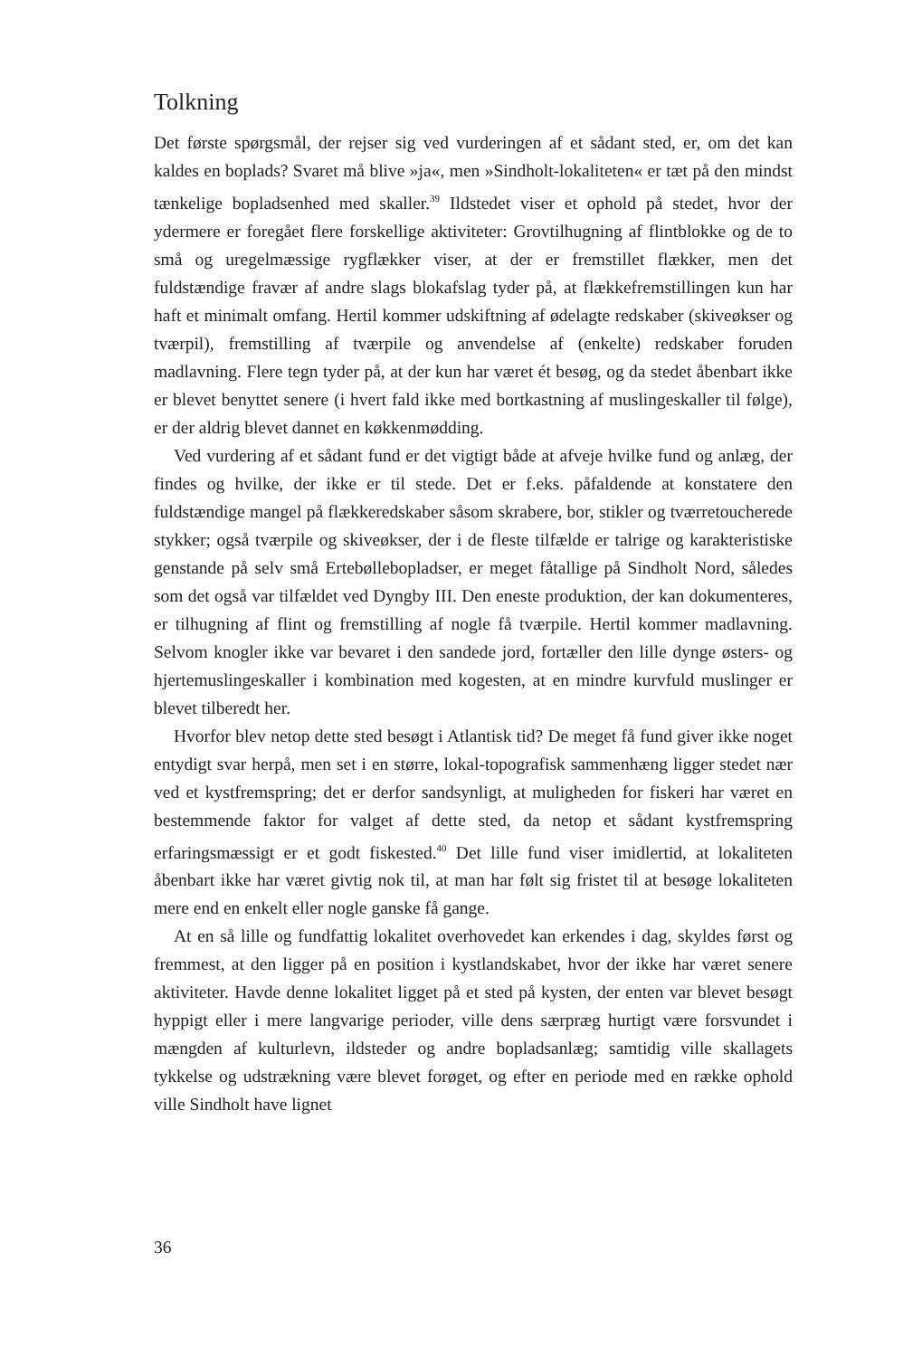Tolkning
Det første spørgsmål, der rejser sig ved vurderingen af et sådant sted, er, om det kan kaldes en boplads? Svaret må blive »ja«, men »Sindholt-lokaliteten« er tæt på den mindst tænkelige bopladsenhed med skaller.<sup>39</sup> Ildstedet viser et ophold på stedet, hvor der ydermere er foregået flere forskellige aktiviteter: Grovtilhugning af flintblokke og de to små og uregelmæssige rygflækker viser, at der er fremstillet flækker, men det fuldstændige fravær af andre slags blokafslag tyder på, at flækkefremstillingen kun har haft et minimalt omfang. Hertil kommer udskiftning af ødelagte redskaber (skiveøkser og tværpil), fremstilling af tværpile og anvendelse af (enkelte) redskaber foruden madlavning. Flere tegn tyder på, at der kun har været ét besøg, og da stedet åbenbart ikke er blevet benyttet senere (i hvert fald ikke med bortkastning af muslingeskaller til følge), er der aldrig blevet dannet en køkkenmødding.
Ved vurdering af et sådant fund er det vigtigt både at afveje hvilke fund og anlæg, der findes og hvilke, der ikke er til stede. Det er f.eks. påfaldende at konstatere den fuldstændige mangel på flækkeredskaber såsom skrabere, bor, stikler og tværretoucherede stykker; også tværpile og skiveøkser, der i de fleste tilfælde er talrige og karakteristiske genstande på selv små Ertebøllebopladser, er meget fåtallige på Sindholt Nord, således som det også var tilfældet ved Dyngby III. Den eneste produktion, der kan dokumenteres, er tilhugning af flint og fremstilling af nogle få tværpile. Hertil kommer madlavning. Selvom knogler ikke var bevaret i den sandede jord, fortæller den lille dynge østers- og hjertemuslingeskaller i kombination med kogesten, at en mindre kurvfuld muslinger er blevet tilberedt her.
Hvorfor blev netop dette sted besøgt i Atlantisk tid? De meget få fund giver ikke noget entydigt svar herpå, men set i en større, lokal-topografisk sammenhæng ligger stedet nær ved et kystfremspring; det er derfor sandsynligt, at muligheden for fiskeri har været en bestemmende faktor for valget af dette sted, da netop et sådant kystfremspring erfaringsmæssigt er et godt fiskested.<sup>40</sup> Det lille fund viser imidlertid, at lokaliteten åbenbart ikke har været givtig nok til, at man har følt sig fristet til at besøge lokaliteten mere end en enkelt eller nogle ganske få gange.
At en så lille og fundfattig lokalitet overhovedet kan erkendes i dag, skyldes først og fremmest, at den ligger på en position i kystlandskabet, hvor der ikke har været senere aktiviteter. Havde denne lokalitet ligget på et sted på kysten, der enten var blevet besøgt hyppigt eller i mere langvarige perioder, ville dens særpræg hurtigt være forsvundet i mængden af kulturlevn, ildsteder og andre bopladsanlæg; samtidig ville skallagets tykkelse og udstrækning være blevet forøget, og efter en periode med en række ophold ville Sindholt have lignet
36